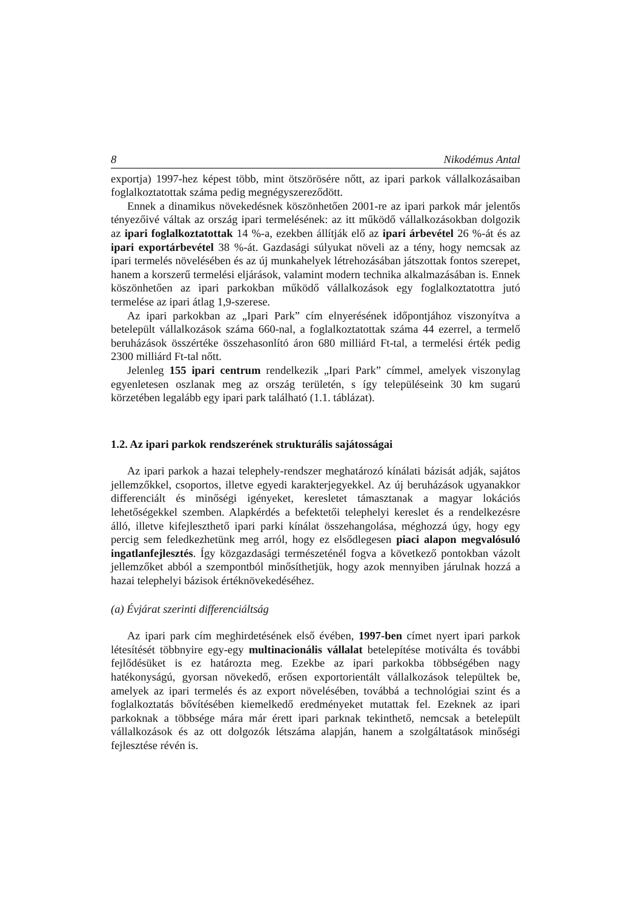8 Nikodémus Antal
exportja) 1997-hez képest több, mint ötszörösére nőtt, az ipari parkok vállalkozásaiban foglalkoztatottak száma pedig megnégyszereződött.
Ennek a dinamikus növekedésnek köszönhetően 2001-re az ipari parkok már jelentős tényezőivé váltak az ország ipari termelésének: az itt működő vállalkozásokban dolgozik az ipari foglalkoztatottak 14 %-a, ezekben állítják elő az ipari árbevétel 26 %-át és az ipari exportárbevétel 38 %-át. Gazdasági súlyukat növeli az a tény, hogy nemcsak az ipari termelés növelésében és az új munkahelyek létrehozásában játszottak fontos szerepet, hanem a korszerű termelési eljárások, valamint modern technika alkalmazásában is. Ennek köszönhetően az ipari parkokban működő vállalkozások egy foglalkoztatottra jutó termelése az ipari átlag 1,9-szerese.
Az ipari parkokban az „Ipari Park” cím elnyerésének időpontjához viszonyítva a betelepült vállalkozások száma 660-nal, a foglalkoztatottak száma 44 ezerrel, a termelő beruházások összértéke összehasonlító áron 680 milliárd Ft-tal, a termelési érték pedig 2300 milliárd Ft-tal nőtt.
Jelenleg 155 ipari centrum rendelkezik „Ipari Park” címmel, amelyek viszonylag egyenletesen oszlanak meg az ország területén, s így településeink 30 km sugarú körzetében legalább egy ipari park található (1.1. táblázat).
1.2. Az ipari parkok rendszerének strukturális sajátosságai
Az ipari parkok a hazai telephely-rendszer meghatározó kínálati bázisát adják, sajátos jellemzőkkel, csoportos, illetve egyedi karakterjegyekkel. Az új beruházások ugyanakkor differenciált és minőségi igényeket, keresletet támasztanak a magyar lokációs lehetőségekkel szemben. Alapkérdés a befektetői telephelyi kereslet és a rendelkezésre álló, illetve kifejleszthető ipari parki kínálat összehangolása, méghozzá úgy, hogy egy percig sem feledkezhetünk meg arról, hogy ez elsődlegesen piaci alapon megvalósuló ingatlanfejlesztés. Így közgazdasági természeténél fogva a következő pontokban vázolt jellemzőket abból a szempontból minősíthetjük, hogy azok mennyiben járulnak hozzá a hazai telephelyi bázisok értéknövekedéséhez.
(a) Évjárat szerinti differenciáltság
Az ipari park cím meghirdetésének első évében, 1997-ben címet nyert ipari parkok létesítését többnyire egy-egy multinacionális vállalat betelepítése motiválta és további fejlődésüket is ez határozta meg. Ezekbe az ipari parkokba többségében nagy hatékonyságú, gyorsan növekedő, erősen exportorientált vállalkozások települtek be, amelyek az ipari termelés és az export növelésében, továbbá a technológiai szint és a foglalkoztatás bővítésében kiemelkedő eredményeket mutattak fel. Ezeknek az ipari parkoknak a többsége mára már érett ipari parknak tekinthető, nemcsak a betelepült vállalkozások és az ott dolgozók létszáma alapján, hanem a szolgáltatások minőségi fejlesztése révén is.